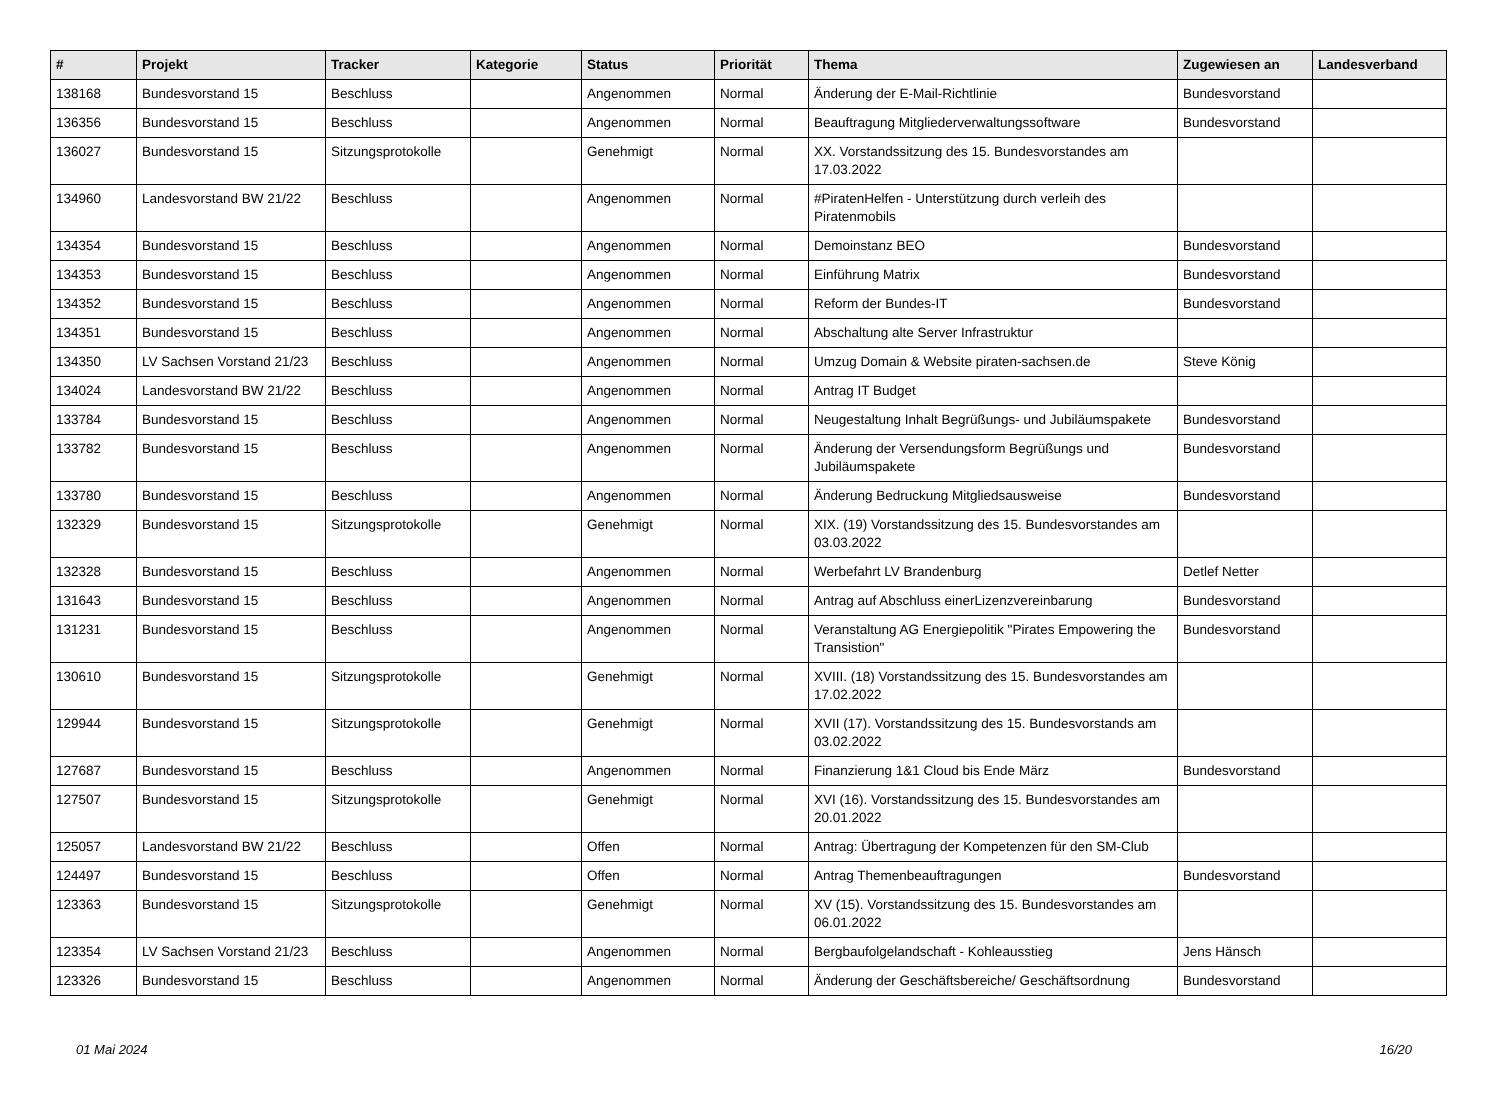| # | Projekt | Tracker | Kategorie | Status | Priorität | Thema | Zugewiesen an | Landesverband |
| --- | --- | --- | --- | --- | --- | --- | --- | --- |
| 138168 | Bundesvorstand 15 | Beschluss | | Angenommen | Normal | Änderung der E-Mail-Richtlinie | Bundesvorstand | |
| 136356 | Bundesvorstand 15 | Beschluss | | Angenommen | Normal | Beauftragung Mitgliederverwaltungssoftware | Bundesvorstand | |
| 136027 | Bundesvorstand 15 | Sitzungsprotokolle | | Genehmigt | Normal | XX. Vorstandssitzung des 15. Bundesvorstandes am 17.03.2022 | | |
| 134960 | Landesvorstand BW 21/22 | Beschluss | | Angenommen | Normal | #PiratenHelfen - Unterstützung durch verleih des Piratenmobils | | |
| 134354 | Bundesvorstand 15 | Beschluss | | Angenommen | Normal | Demoinstanz BEO | Bundesvorstand | |
| 134353 | Bundesvorstand 15 | Beschluss | | Angenommen | Normal | Einführung Matrix | Bundesvorstand | |
| 134352 | Bundesvorstand 15 | Beschluss | | Angenommen | Normal | Reform der Bundes-IT | Bundesvorstand | |
| 134351 | Bundesvorstand 15 | Beschluss | | Angenommen | Normal | Abschaltung alte Server Infrastruktur | | |
| 134350 | LV Sachsen Vorstand 21/23 | Beschluss | | Angenommen | Normal | Umzug Domain & Website piraten-sachsen.de | Steve König | |
| 134024 | Landesvorstand BW 21/22 | Beschluss | | Angenommen | Normal | Antrag IT Budget | | |
| 133784 | Bundesvorstand 15 | Beschluss | | Angenommen | Normal | Neugestaltung Inhalt Begrüßungs- und Jubiläumspakete | Bundesvorstand | |
| 133782 | Bundesvorstand 15 | Beschluss | | Angenommen | Normal | Änderung der Versendungsform Begrüßungs und Jubiläumspakete | Bundesvorstand | |
| 133780 | Bundesvorstand 15 | Beschluss | | Angenommen | Normal | Änderung Bedruckung Mitgliedsausweise | Bundesvorstand | |
| 132329 | Bundesvorstand 15 | Sitzungsprotokolle | | Genehmigt | Normal | XIX. (19) Vorstandssitzung des 15. Bundesvorstandes am 03.03.2022 | | |
| 132328 | Bundesvorstand 15 | Beschluss | | Angenommen | Normal | Werbefahrt LV Brandenburg | Detlef Netter | |
| 131643 | Bundesvorstand 15 | Beschluss | | Angenommen | Normal | Antrag auf Abschluss einerLizenzvereinbarung | Bundesvorstand | |
| 131231 | Bundesvorstand 15 | Beschluss | | Angenommen | Normal | Veranstaltung AG Energiepolitik "Pirates Empowering the Transistion" | Bundesvorstand | |
| 130610 | Bundesvorstand 15 | Sitzungsprotokolle | | Genehmigt | Normal | XVIII. (18) Vorstandssitzung des 15. Bundesvorstandes am 17.02.2022 | | |
| 129944 | Bundesvorstand 15 | Sitzungsprotokolle | | Genehmigt | Normal | XVII (17). Vorstandssitzung des 15. Bundesvorstands am 03.02.2022 | | |
| 127687 | Bundesvorstand 15 | Beschluss | | Angenommen | Normal | Finanzierung 1&1 Cloud bis Ende März | Bundesvorstand | |
| 127507 | Bundesvorstand 15 | Sitzungsprotokolle | | Genehmigt | Normal | XVI (16). Vorstandssitzung des 15. Bundesvorstandes am 20.01.2022 | | |
| 125057 | Landesvorstand BW 21/22 | Beschluss | | Offen | Normal | Antrag: Übertragung der Kompetenzen für den SM-Club | | |
| 124497 | Bundesvorstand 15 | Beschluss | | Offen | Normal | Antrag Themenbeauftragungen | Bundesvorstand | |
| 123363 | Bundesvorstand 15 | Sitzungsprotokolle | | Genehmigt | Normal | XV (15). Vorstandssitzung des 15. Bundesvorstandes am 06.01.2022 | | |
| 123354 | LV Sachsen Vorstand 21/23 | Beschluss | | Angenommen | Normal | Bergbaufolgelandschaft - Kohleausstieg | Jens Hänsch | |
| 123326 | Bundesvorstand 15 | Beschluss | | Angenommen | Normal | Änderung der Geschäftsbereiche/ Geschäftsordnung | Bundesvorstand | |
01 Mai 2024 16/20